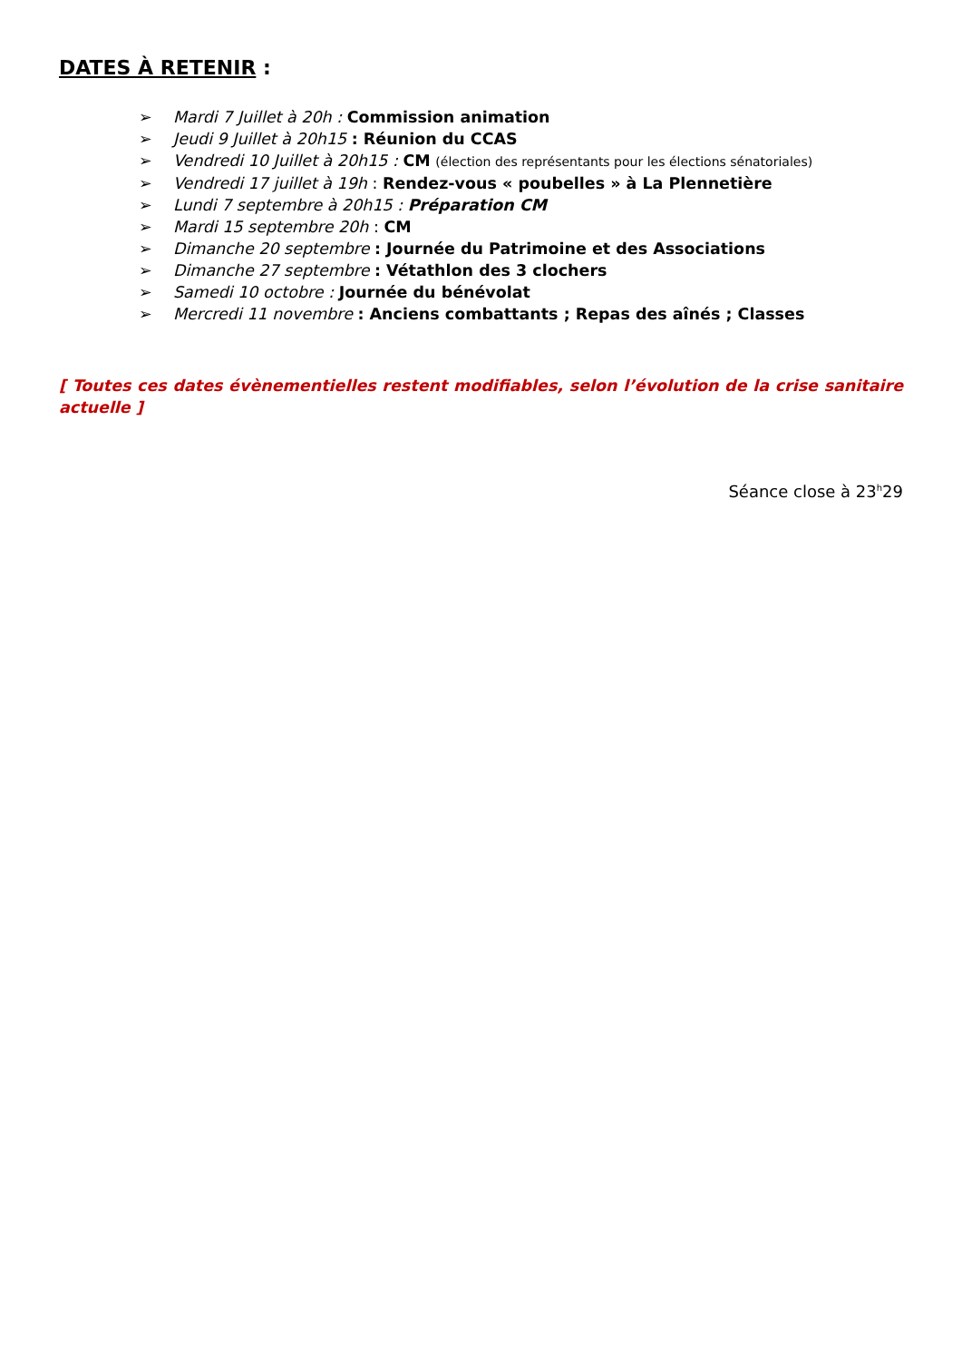DATES À RETENIR :
➢ Mardi 7 Juillet à 20h : Commission animation
➢ Jeudi 9 Juillet à 20h15 : Réunion du CCAS
➢ Vendredi 10 Juillet à 20h15 : CM (élection des représentants pour les élections sénatoriales)
➢ Vendredi 17 juillet à 19h : Rendez-vous « poubelles » à La Plennetière
➢ Lundi 7 septembre à 20h15 : Préparation CM
➢ Mardi 15 septembre 20h : CM
➢ Dimanche 20 septembre : Journée du Patrimoine et des Associations
➢ Dimanche 27 septembre : Vétathlon des 3 clochers
➢ Samedi 10 octobre : Journée du bénévolat
➢ Mercredi 11 novembre : Anciens combattants ; Repas des aînés ; Classes
[ Toutes ces dates évènementielles restent modifiables, selon l’évolution de la crise sanitaire actuelle ]
Séance close à 23<sup>h</sup>29